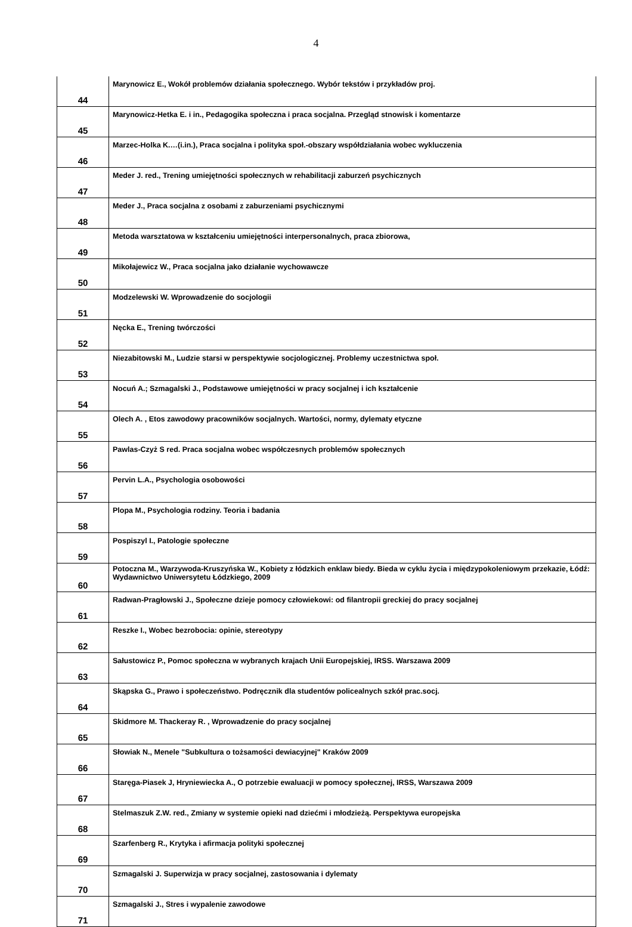4
| 44 | Marynowicz E., Wokół problemów działania społecznego. Wybór tekstów i przykładów proj. |
| 45 | Marynowicz-Hetka E. i in., Pedagogika społeczna i praca socjalna. Przegląd stnowisk i komentarze |
| 46 | Marzec-Holka K.…(i.in.), Praca socjalna i polityka społ.-obszary współdziałania wobec wykluczenia |
| 47 | Meder J. red., Trening umiejętności społecznych w rehabilitacji zaburzeń psychicznych |
| 48 | Meder J., Praca socjalna z osobami z zaburzeniami psychicznymi |
| 49 | Metoda warsztatowa w kształceniu umiejętności interpersonalnych, praca zbiorowa, |
| 50 | Mikołajewicz W., Praca socjalna jako działanie wychowawcze |
| 51 | Modzelewski W. Wprowadzenie do socjologii |
| 52 | Nęcka E., Trening twórczości |
| 53 | Niezabitowski M., Ludzie starsi w perspektywie socjologicznej. Problemy uczestnictwa społ. |
| 54 | Nocuń A.; Szmagalski J., Podstawowe umiejętności w pracy socjalnej i ich kształcenie |
| 55 | Olech A. , Etos zawodowy pracowników socjalnych. Wartości, normy, dylematy etyczne |
| 56 | Pawlas-Czyż S red. Praca socjalna wobec współczesnych problemów społecznych |
| 57 | Pervin L.A., Psychologia osobowości |
| 58 | Plopa M., Psychologia rodziny. Teoria i badania |
| 59 | Pospiszyl I., Patologie społeczne |
| 60 | Potoczna M., Warzywoda-Kruszyńska W., Kobiety z łódzkich enklaw biedy. Bieda w cyklu życia i międzypokoleniowym przekazie, Łódź: Wydawnictwo Uniwersytetu Łódzkiego, 2009 |
| 61 | Radwan-Pragłowski J., Społeczne dzieje pomocy człowiekowi: od filantropii greckiej do pracy socjalnej |
| 62 | Reszke I., Wobec bezrobocia: opinie, stereotypy |
| 63 | Sałustowicz P., Pomoc społeczna w wybranych krajach Unii Europejskiej, IRSS. Warszawa 2009 |
| 64 | Skąpska G., Prawo i społeczeństwo. Podręcznik dla studentów policealnych szkół prac.socj. |
| 65 | Skidmore M. Thackeray R. , Wprowadzenie do pracy socjalnej |
| 66 | Słowiak N., Menele "Subkultura o tożsamości dewiacyjnej" Kraków 2009 |
| 67 | Staręga-Piasek J, Hryniewiecka A., O potrzebie ewaluacji w pomocy społecznej, IRSS, Warszawa 2009 |
| 68 | Stelmaszuk Z.W. red., Zmiany w systemie opieki nad dziećmi i młodzieżą. Perspektywa europejska |
| 69 | Szarfenberg R., Krytyka i afirmacja polityki społecznej |
| 70 | Szmagalski J. Superwizja w pracy socjalnej, zastosowania i dylematy |
| 71 | Szmagalski J., Stres i wypalenie zawodowe |